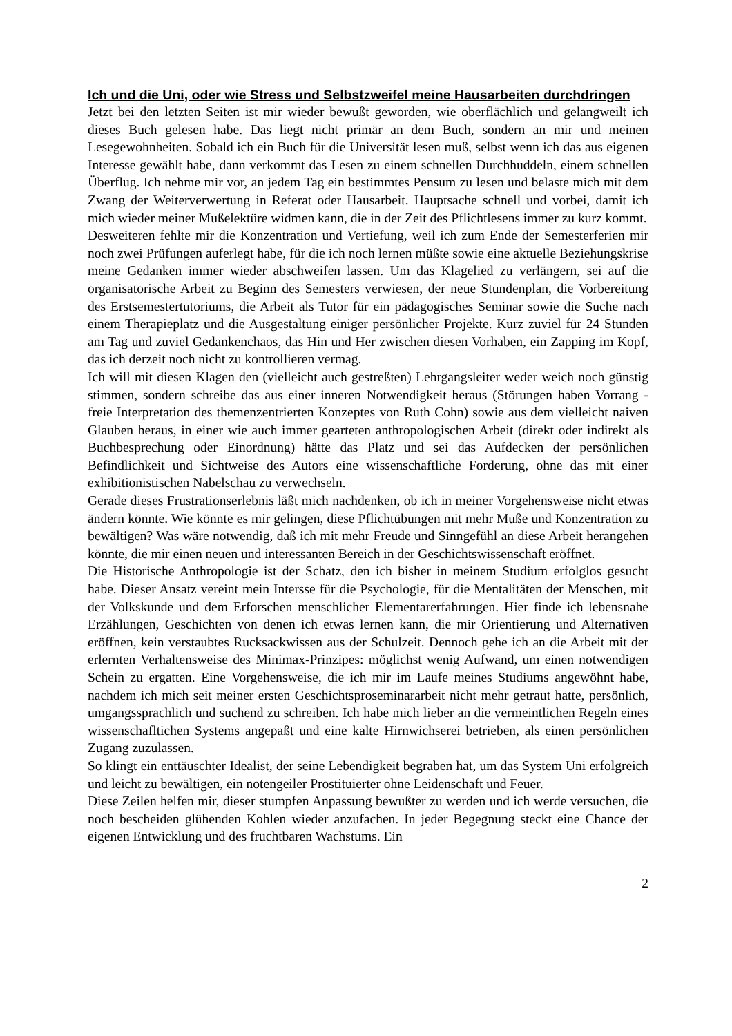Ich und die Uni, oder wie Stress und Selbstzweifel meine Hausarbeiten durchdringen
Jetzt bei den letzten Seiten ist mir wieder bewußt geworden, wie oberflächlich und gelangweilt ich dieses Buch gelesen habe. Das liegt nicht primär an dem Buch, sondern an mir und meinen Lesegewohnheiten. Sobald ich ein Buch für die Universität lesen muß, selbst wenn ich das aus eigenen Interesse gewählt habe, dann verkommt das Lesen zu einem schnellen Durchhuddeln, einem schnellen Überflug. Ich nehme mir vor, an jedem Tag ein bestimmtes Pensum zu lesen und belaste mich mit dem Zwang der Weiterverwertung in Referat oder Hausarbeit. Hauptsache schnell und vorbei, damit ich mich wieder meiner Mußelektüre widmen kann, die in der Zeit des Pflichtlesens immer zu kurz kommt.
Desweiteren fehlte mir die Konzentration und Vertiefung, weil ich zum Ende der Semesterferien mir noch zwei Prüfungen auferlegt habe, für die ich noch lernen müßte sowie eine aktuelle Beziehungskrise meine Gedanken immer wieder abschweifen lassen. Um das Klagelied zu verlängern, sei auf die organisatorische Arbeit zu Beginn des Semesters verwiesen, der neue Stundenplan, die Vorbereitung des Erstsemestertutoriums, die Arbeit als Tutor für ein pädagogisches Seminar sowie die Suche nach einem Therapieplatz und die Ausgestaltung einiger persönlicher Projekte. Kurz zuviel für 24 Stunden am Tag und zuviel Gedankenchaos, das Hin und Her zwischen diesen Vorhaben, ein Zapping im Kopf, das ich derzeit noch nicht zu kontrollieren vermag.
Ich will mit diesen Klagen den (vielleicht auch gestreßten) Lehrgangsleiter weder weich noch günstig stimmen, sondern schreibe das aus einer inneren Notwendigkeit heraus (Störungen haben Vorrang - freie Interpretation des themenzentrierten Konzeptes von Ruth Cohn) sowie aus dem vielleicht naiven Glauben heraus, in einer wie auch immer gearteten anthropologischen Arbeit (direkt oder indirekt als Buchbesprechung oder Einordnung) hätte das Platz und sei das Aufdecken der persönlichen Befindlichkeit und Sichtweise des Autors eine wissenschaftliche Forderung, ohne das mit einer exhibitionistischen Nabelschau zu verwechseln.
Gerade dieses Frustrationserlebnis läßt mich nachdenken, ob ich in meiner Vorgehensweise nicht etwas ändern könnte. Wie könnte es mir gelingen, diese Pflichtübungen mit mehr Muße und Konzentration zu bewältigen? Was wäre notwendig, daß ich mit mehr Freude und Sinngefühl an diese Arbeit herangehen könnte, die mir einen neuen und interessanten Bereich in der Geschichtswissenschaft eröffnet.
Die Historische Anthropologie ist der Schatz, den ich bisher in meinem Studium erfolglos gesucht habe. Dieser Ansatz vereint mein Intersse für die Psychologie, für die Mentalitäten der Menschen, mit der Volkskunde und dem Erforschen menschlicher Elementarerfahrungen. Hier finde ich lebensnahe Erzählungen, Geschichten von denen ich etwas lernen kann, die mir Orientierung und Alternativen eröffnen, kein verstaubtes Rucksackwissen aus der Schulzeit. Dennoch gehe ich an die Arbeit mit der erlernten Verhaltensweise des Minimax-Prinzipes: möglichst wenig Aufwand, um einen notwendigen Schein zu ergatten. Eine Vorgehensweise, die ich mir im Laufe meines Studiums angewöhnt habe, nachdem ich mich seit meiner ersten Geschichtsproseminararbeit nicht mehr getraut hatte, persönlich, umgangssprachlich und suchend zu schreiben. Ich habe mich lieber an die vermeintlichen Regeln eines wissenschafltichen Systems angepaßt und eine kalte Hirnwichserei betrieben, als einen persönlichen Zugang zuzulassen.
So klingt ein enttäuschter Idealist, der seine Lebendigkeit begraben hat, um das System Uni erfolgreich und leicht zu bewältigen, ein notengeiler Prostituierter ohne Leidenschaft und Feuer.
Diese Zeilen helfen mir, dieser stumpfen Anpassung bewußter zu werden und ich werde versuchen, die noch bescheiden glühenden Kohlen wieder anzufachen. In jeder Begegnung steckt eine Chance der eigenen Entwicklung und des fruchtbaren Wachstums. Ein
2